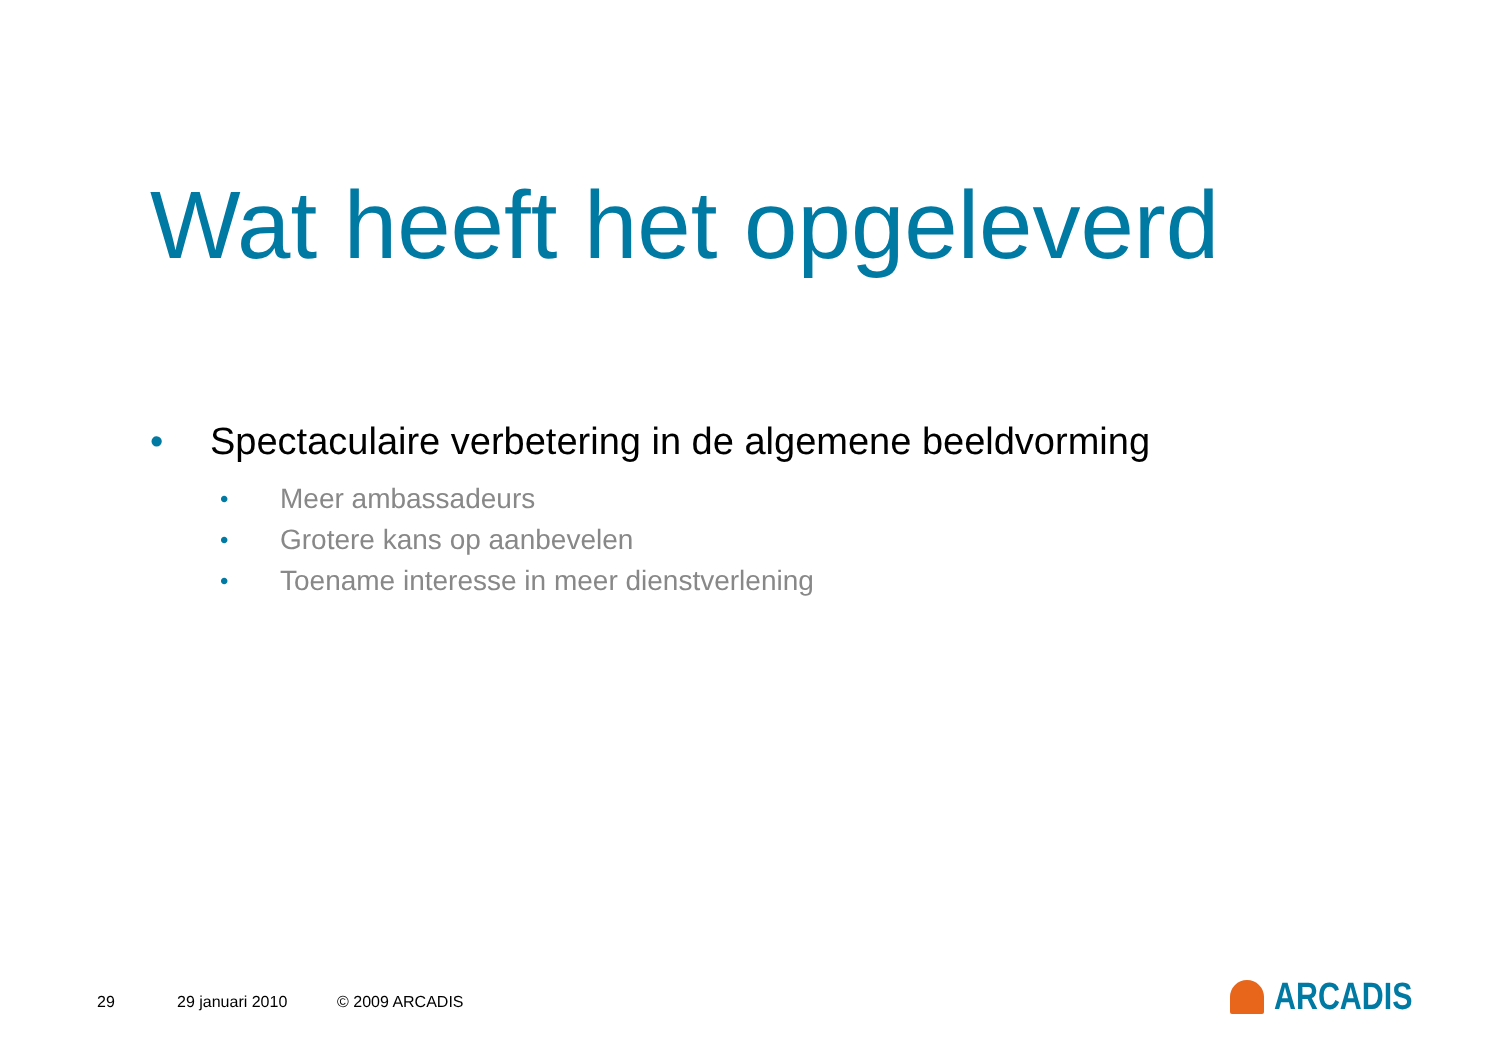Wat heeft het opgeleverd
• Spectaculaire verbetering in de algemene beeldvorming
• Meer ambassadeurs
• Grotere kans op aanbevelen
• Toename interesse in meer dienstverlening
29 29 januari 2010 © 2009 ARCADIS
ARCADIS